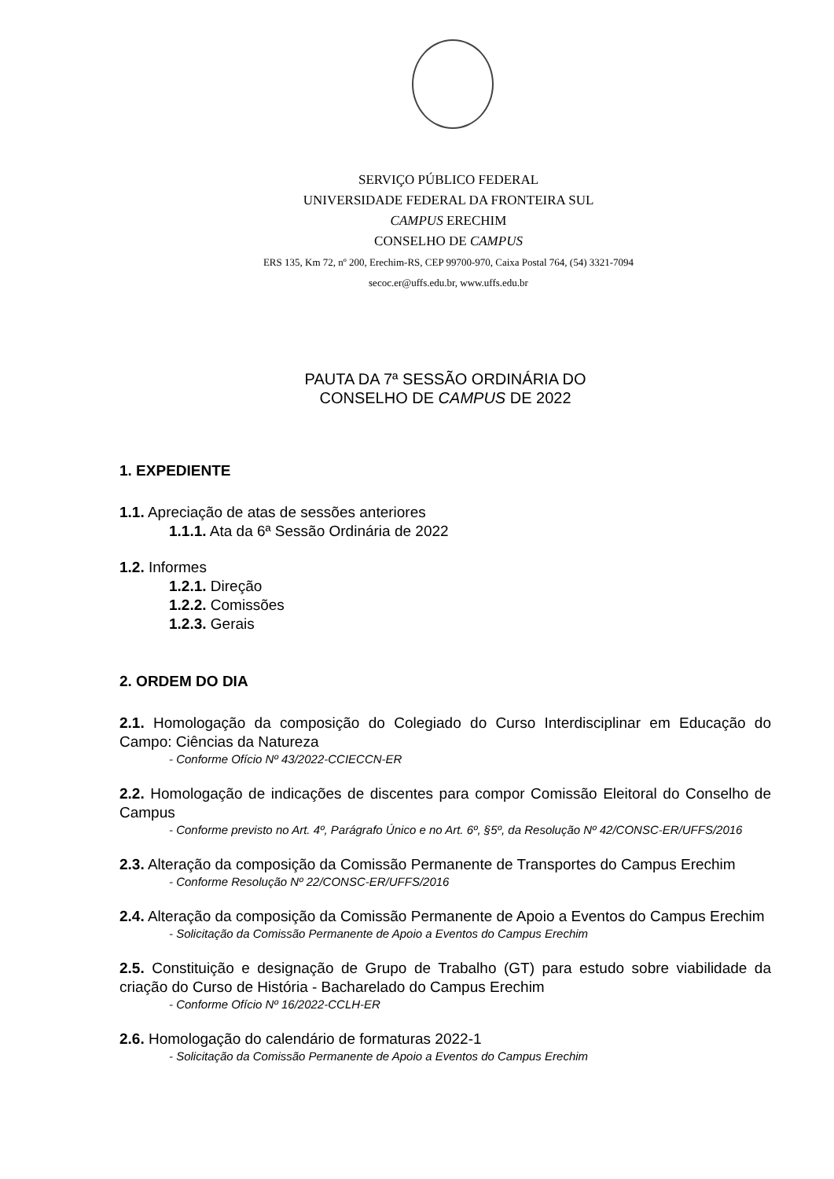SERVIÇO PÚBLICO FEDERAL
UNIVERSIDADE FEDERAL DA FRONTEIRA SUL
CAMPUS ERECHIM
CONSELHO DE CAMPUS
ERS 135, Km 72, nº 200, Erechim-RS, CEP 99700-970, Caixa Postal 764, (54) 3321-7094
secoc.er@uffs.edu.br, www.uffs.edu.br
PAUTA DA 7ª SESSÃO ORDINÁRIA DO
CONSELHO DE CAMPUS DE 2022
1. EXPEDIENTE
1.1. Apreciação de atas de sessões anteriores
1.1.1. Ata da 6ª Sessão Ordinária de 2022
1.2. Informes
1.2.1. Direção
1.2.2. Comissões
1.2.3. Gerais
2. ORDEM DO DIA
2.1. Homologação da composição do Colegiado do Curso Interdisciplinar em Educação do Campo: Ciências da Natureza
- Conforme Ofício Nº 43/2022-CCIECCN-ER
2.2. Homologação de indicações de discentes para compor Comissão Eleitoral do Conselho de Campus
- Conforme previsto no Art. 4º, Parágrafo Único e no Art. 6º, §5º, da Resolução Nº 42/CONSC-ER/UFFS/2016
2.3. Alteração da composição da Comissão Permanente de Transportes do Campus Erechim
- Conforme Resolução Nº 22/CONSC-ER/UFFS/2016
2.4. Alteração da composição da Comissão Permanente de Apoio a Eventos do Campus Erechim
- Solicitação da Comissão Permanente de Apoio a Eventos do Campus Erechim
2.5. Constituição e designação de Grupo de Trabalho (GT) para estudo sobre viabilidade da criação do Curso de História - Bacharelado do Campus Erechim
- Conforme Ofício Nº 16/2022-CCLH-ER
2.6. Homologação do calendário de formaturas 2022-1
- Solicitação da Comissão Permanente de Apoio a Eventos do Campus Erechim